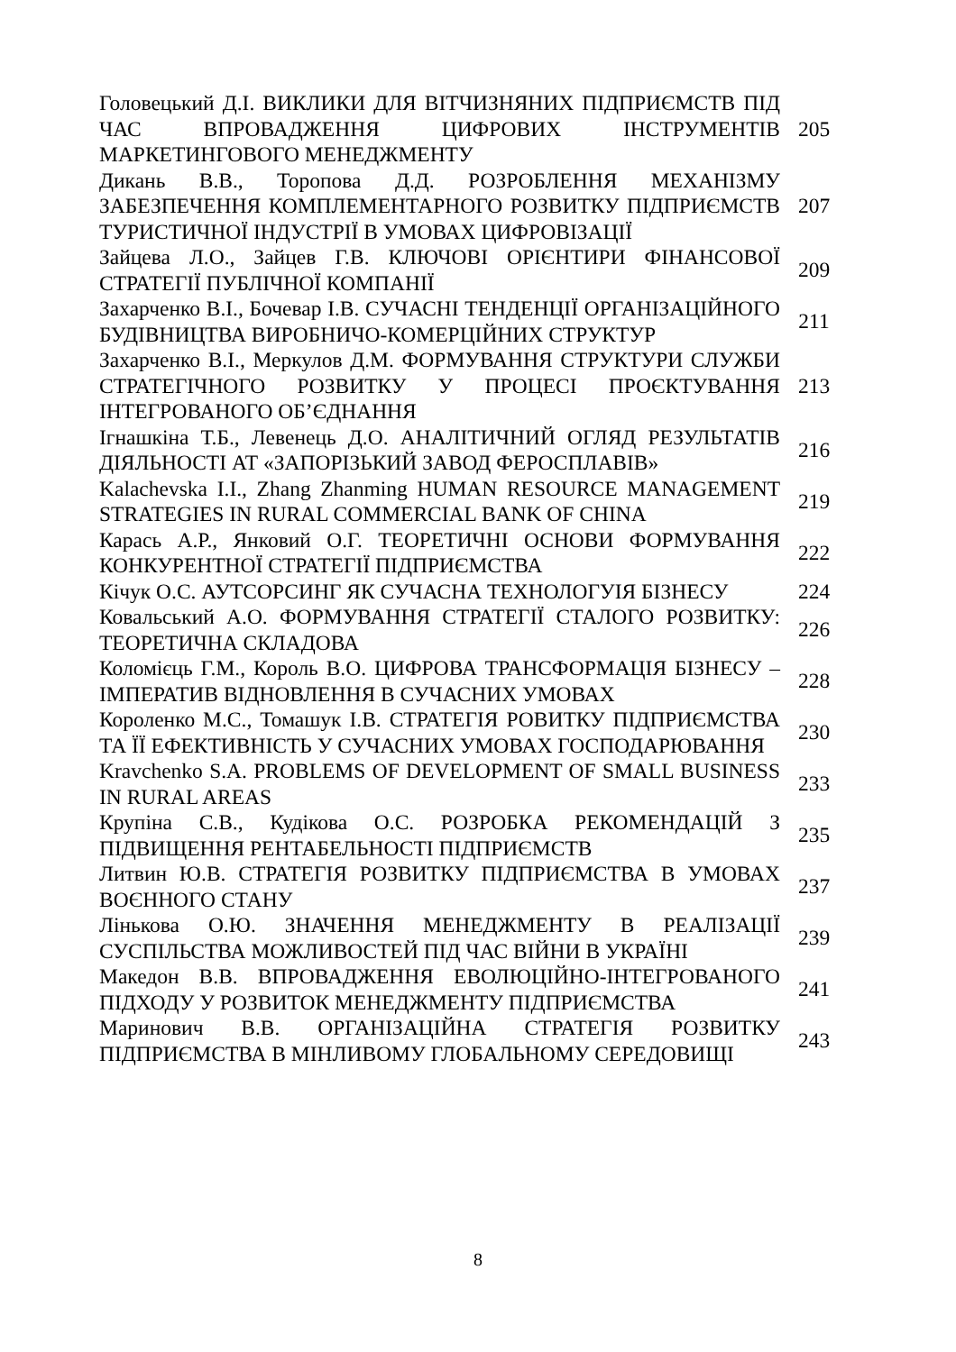| Головецький Д.І. ВИКЛИКИ ДЛЯ ВІТЧИЗНЯНИХ ПІДПРИЄМСТВ ПІД ЧАС ВПРОВАДЖЕННЯ ЦИФРОВИХ ІНСТРУМЕНТІВ МАРКЕТИНГОВОГО МЕНЕДЖМЕНТУ | 205 |
| Дикань В.В., Торопова Д.Д. РОЗРОБЛЕННЯ МЕХАНІЗМУ ЗАБЕЗПЕЧЕННЯ КОМПЛЕМЕНТАРНОГО РОЗВИТКУ ПІДПРИЄМСТВ ТУРИСТИЧНОЇ ІНДУСТРІЇ В УМОВАХ ЦИФРОВІЗАЦІЇ | 207 |
| Зайцева Л.О., Зайцев Г.В. КЛЮЧОВІ ОРІЄНТИРИ ФІНАНСОВОЇ СТРАТЕГІЇ ПУБЛІЧНОЇ КОМПАНІЇ | 209 |
| Захарченко В.І., Бочевар І.В. СУЧАСНІ ТЕНДЕНЦІЇ ОРГАНІЗАЦІЙНОГО БУДІВНИЦТВА ВИРОБНИЧО-КОМЕРЦІЙНИХ СТРУКТУР | 211 |
| Захарченко В.І., Меркулов Д.М. ФОРМУВАННЯ СТРУКТУРИ СЛУЖБИ СТРАТЕГІЧНОГО РОЗВИТКУ У ПРОЦЕСІ ПРОЄКТУВАННЯ ІНТЕГРОВАНОГО ОБ’ЄДНАННЯ | 213 |
| Ігнашкіна Т.Б., Левенець Д.О. АНАЛІТИЧНИЙ ОГЛЯД РЕЗУЛЬТАТІВ ДІЯЛЬНОСТІ АТ «ЗАПОРІЗЬКИЙ ЗАВОД ФЕРОСПЛАВІВ» | 216 |
| Kalachevska I.I., Zhang Zhanming HUMAN RESOURCE MANAGEMENT STRATEGIES IN RURAL COMMERCIAL BANK OF CHINA | 219 |
| Карась А.Р., Янковий О.Г. ТЕОРЕТИЧНІ ОСНОВИ ФОРМУВАННЯ КОНКУРЕНТНОЇ СТРАТЕГІЇ ПІДПРИЄМСТВА | 222 |
| Кічук О.С. АУТСОРСИНГ ЯК СУЧАСНА ТЕХНОЛОГУІЯ БІЗНЕСУ | 224 |
| Ковальський А.О. ФОРМУВАННЯ СТРАТЕГІЇ СТАЛОГО РОЗВИТКУ: ТЕОРЕТИЧНА СКЛАДОВА | 226 |
| Коломієць Г.М., Король В.О. ЦИФРОВА ТРАНСФОРМАЦІЯ БІЗНЕСУ – ІМПЕРАТИВ ВІДНОВЛЕННЯ В СУЧАСНИХ УМОВАХ | 228 |
| Короленко М.С., Томашук І.В. СТРАТЕГІЯ РОВИТКУ ПІДПРИЄМСТВА ТА ЇЇ ЕФЕКТИВНІСТЬ У СУЧАСНИХ УМОВАХ ГОСПОДАРЮВАННЯ | 230 |
| Kravchenko S.A. PROBLEMS OF DEVELOPMENT OF SMALL BUSINESS IN RURAL AREAS | 233 |
| Крупіна С.В., Кудікова О.С. РОЗРОБКА РЕКОМЕНДАЦІЙ З ПІДВИЩЕННЯ РЕНТАБЕЛЬНОСТІ ПІДПРИЄМСТВ | 235 |
| Литвин Ю.В. СТРАТЕГІЯ РОЗВИТКУ ПІДПРИЄМСТВА В УМОВАХ ВОЄННОГО СТАНУ | 237 |
| Лінькова О.Ю. ЗНАЧЕННЯ МЕНЕДЖМЕНТУ В РЕАЛІЗАЦІЇ СУСПІЛЬСТВА МОЖЛИВОСТЕЙ ПІД ЧАС ВІЙНИ В УКРАЇНІ | 239 |
| Македон В.В. ВПРОВАДЖЕННЯ ЕВОЛЮЦІЙНО-ІНТЕГРОВАНОГО ПІДХОДУ У РОЗВИТОК МЕНЕДЖМЕНТУ ПІДПРИЄМСТВА | 241 |
| Маринович В.В. ОРГАНІЗАЦІЙНА СТРАТЕГІЯ РОЗВИТКУ ПІДПРИЄМСТВА В МІНЛИВОМУ ГЛОБАЛЬНОМУ СЕРЕДОВИЩІ | 243 |
8